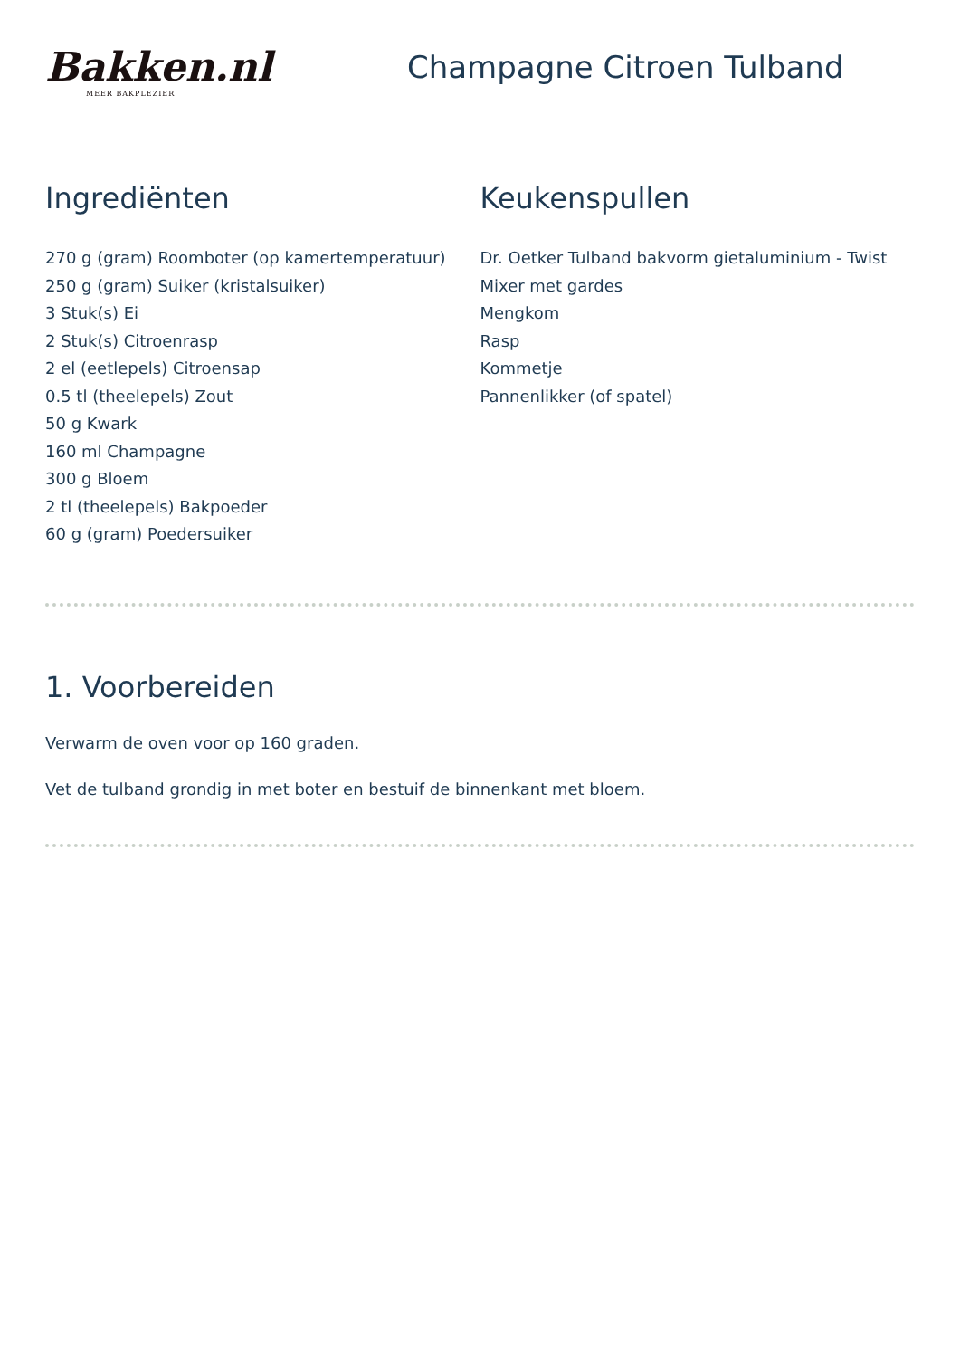Bakken.nl
MEER BAKPLEZIER
Champagne Citroen Tulband
Ingrediënten
270 g (gram) Roomboter (op kamertemperatuur)
250 g (gram) Suiker (kristalsuiker)
3 Stuk(s) Ei
2 Stuk(s) Citroenrasp
2 el (eetlepels) Citroensap
0.5 tl (theelepels) Zout
50 g Kwark
160 ml Champagne
300 g Bloem
2 tl (theelepels) Bakpoeder
60 g (gram) Poedersuiker
Keukenspullen
Dr. Oetker Tulband bakvorm gietaluminium - Twist
Mixer met gardes
Mengkom
Rasp
Kommetje
Pannenlikker (of spatel)
1. Voorbereiden
Verwarm de oven voor op 160 graden.
Vet de tulband grondig in met boter en bestuif de binnenkant met bloem.